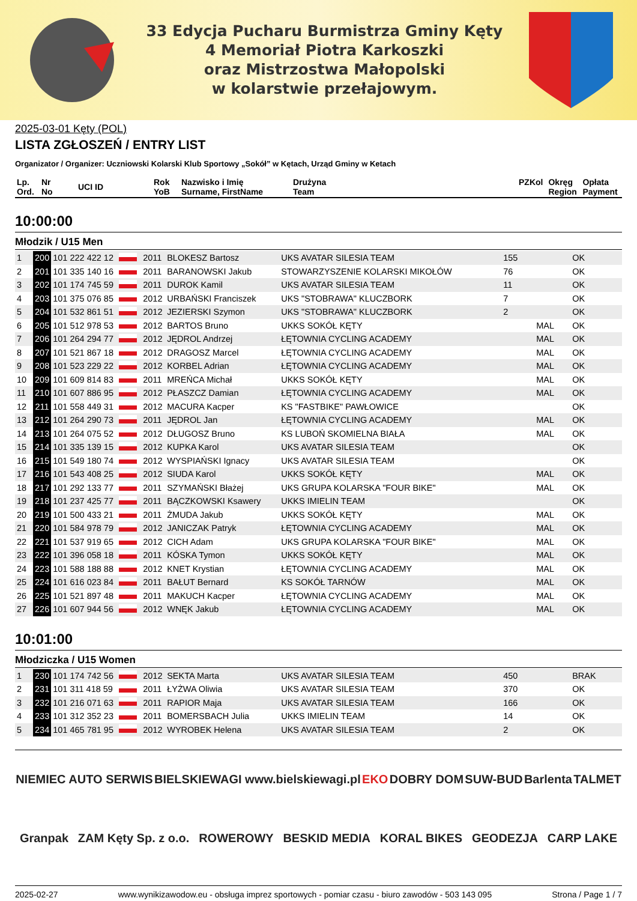33 Edycja Pucharu Burmistrza Gminy Kęty
4 Memoriał Piotra Karkoszki
oraz Mistrzostwa Małopolski
w kolarstwie przełajowym.
2025-03-01 Kęty (POL)
LISTA ZGŁOSZEŃ / ENTRY LIST
Organizator / Organizer: Uczniowski Kolarski Klub Sportowy „Sokół” w Kętach, Urząd Gminy w Ketach
| Lp. Ord. | Nr No | UCI ID | Rok YoB | Nazwisko i Imię Surname, FirstName | Drużyna Team | PZKol | Okręg Region | Opłata Payment |
| --- | --- | --- | --- | --- | --- | --- | --- | --- |
10:00:00
Młodzik / U15 Men
| 1 | 200 | 101 222 422 12 | | 2011 | BLOKESZ Bartosz | UKS AVATAR SILESIA TEAM | 155 | | OK |
| 2 | 201 | 101 335 140 16 | | 2011 | BARANOWSKI Jakub | STOWARZYSZENIE KOLARSKI MIKOŁÓW | 76 | | OK |
| 3 | 202 | 101 174 745 59 | | 2011 | DUROK Kamil | UKS AVATAR SILESIA TEAM | 11 | | OK |
| 4 | 203 | 101 375 076 85 | | 2012 | URBAŃSKI Franciszek | UKS "STOBRAWA" KLUCZBORK | 7 | | OK |
| 5 | 204 | 101 532 861 51 | | 2012 | JEZIERSKI Szymon | UKS "STOBRAWA" KLUCZBORK | 2 | | OK |
| 6 | 205 | 101 512 978 53 | | 2012 | BARTOS Bruno | UKKS SOKÓŁ KĘTY | | MAL | OK |
| 7 | 206 | 101 264 294 77 | | 2012 | JĘDROL Andrzej | ŁĘTOWNIA CYCLING ACADEMY | | MAL | OK |
| 8 | 207 | 101 521 867 18 | | 2012 | DRAGOSZ Marcel | ŁĘTOWNIA CYCLING ACADEMY | | MAL | OK |
| 9 | 208 | 101 523 229 22 | | 2012 | KORBEL Adrian | ŁĘTOWNIA CYCLING ACADEMY | | MAL | OK |
| 10 | 209 | 101 609 814 83 | | 2011 | MREŃCA Michał | UKKS SOKÓŁ KĘTY | | MAL | OK |
| 11 | 210 | 101 607 886 95 | | 2012 | PŁASZCZ Damian | ŁĘTOWNIA CYCLING ACADEMY | | MAL | OK |
| 12 | 211 | 101 558 449 31 | | 2012 | MACURA Kacper | KS "FASTBIKE" PAWŁOWICE | | | OK |
| 13 | 212 | 101 264 290 73 | | 2011 | JĘDROL Jan | ŁĘTOWNIA CYCLING ACADEMY | | MAL | OK |
| 14 | 213 | 101 264 075 52 | | 2012 | DŁUGOSZ Bruno | KS LUBOŃ SKOMIELNA BIAŁA | | MAL | OK |
| 15 | 214 | 101 335 139 15 | | 2012 | KUPKA Karol | UKS AVATAR SILESIA TEAM | | | OK |
| 16 | 215 | 101 549 180 74 | | 2012 | WYSPIAŃSKI Ignacy | UKS AVATAR SILESIA TEAM | | | OK |
| 17 | 216 | 101 543 408 25 | | 2012 | SIUDA Karol | UKKS SOKÓŁ KĘTY | | MAL | OK |
| 18 | 217 | 101 292 133 77 | | 2011 | SZYMAŃSKI Błażej | UKS GRUPA KOLARSKA "FOUR BIKE" | | MAL | OK |
| 19 | 218 | 101 237 425 77 | | 2011 | BĄCZKOWSKI Ksawery | UKKS IMIELIN TEAM | | | OK |
| 20 | 219 | 101 500 433 21 | | 2011 | ŻMUDA Jakub | UKKS SOKÓŁ KĘTY | | MAL | OK |
| 21 | 220 | 101 584 978 79 | | 2012 | JANICZAK Patryk | ŁĘTOWNIA CYCLING ACADEMY | | MAL | OK |
| 22 | 221 | 101 537 919 65 | | 2012 | CICH Adam | UKS GRUPA KOLARSKA "FOUR BIKE" | | MAL | OK |
| 23 | 222 | 101 396 058 18 | | 2011 | KÓSKA Tymon | UKKS SOKÓŁ KĘTY | | MAL | OK |
| 24 | 223 | 101 588 188 88 | | 2012 | KNET Krystian | ŁĘTOWNIA CYCLING ACADEMY | | MAL | OK |
| 25 | 224 | 101 616 023 84 | | 2011 | BAŁUT Bernard | KS SOKÓŁ TARNÓW | | MAL | OK |
| 26 | 225 | 101 521 897 48 | | 2011 | MAKUCH Kacper | ŁĘTOWNIA CYCLING ACADEMY | | MAL | OK |
| 27 | 226 | 101 607 944 56 | | 2012 | WNĘK Jakub | ŁĘTOWNIA CYCLING ACADEMY | | MAL | OK |
10:01:00
Młodziczka / U15 Women
| 1 | 230 | 101 174 742 56 | | 2012 | SEKTA Marta | UKS AVATAR SILESIA TEAM | 450 | | BRAK |
| 2 | 231 | 101 311 418 59 | | 2011 | ŁYŻWA Oliwia | UKS AVATAR SILESIA TEAM | 370 | | OK |
| 3 | 232 | 101 216 071 63 | | 2011 | RAPIOR Maja | UKS AVATAR SILESIA TEAM | 166 | | OK |
| 4 | 233 | 101 312 352 23 | | 2011 | BOMERSBACH Julia | UKKS IMIELIN TEAM | 14 | | OK |
| 5 | 234 | 101 465 781 95 | | 2012 | WYROBEK Helena | UKS AVATAR SILESIA TEAM | 2 | | OK |
NIEMIEC AUTO SERWIS BIELSKIEWAGI www.bielskiewagi.pl EKO DOBRY DOM SUW-BUD Barlenta TALMET Granpak ZAM Kęty Sp. z o.o. ROWEROWY BESKID MEDIA KORAL BIKES GEODEZJA CARP LAKE
2025-02-27 www.wynikizawodow.eu - obsługa imprez sportowych - pomiar czasu - biuro zawodów - 503 143 095 Strona / Page 1 / 7